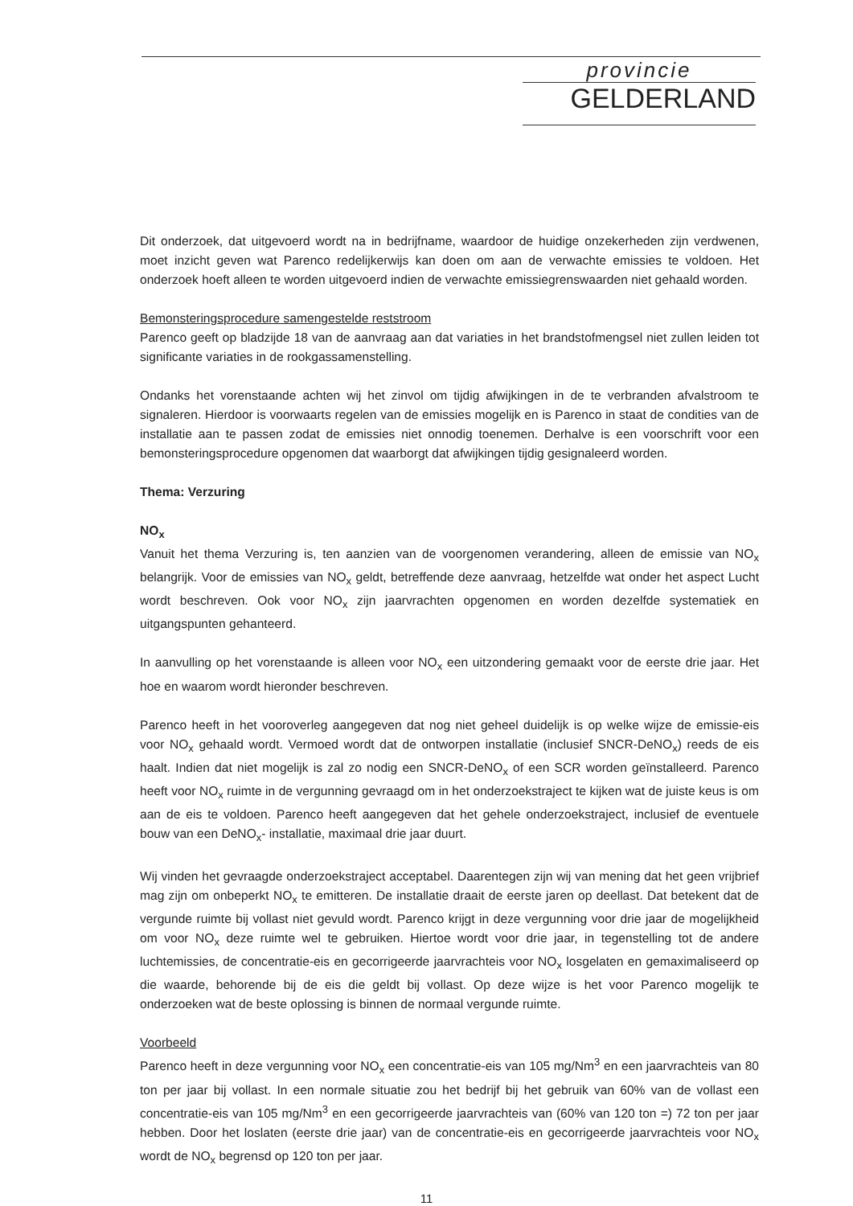provincie
GELDERLAND
Dit onderzoek, dat uitgevoerd wordt na in bedrijfname, waardoor de huidige onzekerheden zijn verdwenen, moet inzicht geven wat Parenco redelijkerwijs kan doen om aan de verwachte emissies te voldoen. Het onderzoek hoeft alleen te worden uitgevoerd indien de verwachte emissiegrenswaarden niet gehaald worden.
Bemonsteringsprocedure samengestelde reststroom
Parenco geeft op bladzijde 18 van de aanvraag aan dat variaties in het brandstofmengsel niet zullen leiden tot significante variaties in de rookgassamenstelling.
Ondanks het vorenstaande achten wij het zinvol om tijdig afwijkingen in de te verbranden afvalstroom te signaleren. Hierdoor is voorwaarts regelen van de emissies mogelijk en is Parenco in staat de condities van de installatie aan te passen zodat de emissies niet onnodig toenemen. Derhalve is een voorschrift voor een bemonsteringsprocedure opgenomen dat waarborgt dat afwijkingen tijdig gesignaleerd worden.
Thema: Verzuring
NO<sub>x</sub>
Vanuit het thema Verzuring is, ten aanzien van de voorgenomen verandering, alleen de emissie van NO<sub>x</sub> belangrijk. Voor de emissies van NO<sub>x</sub> geldt, betreffende deze aanvraag, hetzelfde wat onder het aspect Lucht wordt beschreven. Ook voor NO<sub>x</sub> zijn jaarvrachten opgenomen en worden dezelfde systematiek en uitgangspunten gehanteerd.
In aanvulling op het vorenstaande is alleen voor NO<sub>x</sub> een uitzondering gemaakt voor de eerste drie jaar. Het hoe en waarom wordt hieronder beschreven.
Parenco heeft in het vooroverleg aangegeven dat nog niet geheel duidelijk is op welke wijze de emissie-eis voor NO<sub>x</sub> gehaald wordt. Vermoed wordt dat de ontworpen installatie (inclusief SNCR-DeNO<sub>x</sub>) reeds de eis haalt. Indien dat niet mogelijk is zal zo nodig een SNCR-DeNO<sub>x</sub> of een SCR worden geïnstalleerd. Parenco heeft voor NO<sub>x</sub> ruimte in de vergunning gevraagd om in het onderzoekstraject te kijken wat de juiste keus is om aan de eis te voldoen. Parenco heeft aangegeven dat het gehele onderzoekstraject, inclusief de eventuele bouw van een DeNO<sub>x</sub>- installatie, maximaal drie jaar duurt.
Wij vinden het gevraagde onderzoekstraject acceptabel. Daarentegen zijn wij van mening dat het geen vrijbrief mag zijn om onbeperkt NO<sub>x</sub> te emitteren. De installatie draait de eerste jaren op deellast. Dat betekent dat de vergunde ruimte bij vollast niet gevuld wordt. Parenco krijgt in deze vergunning voor drie jaar de mogelijkheid om voor NO<sub>x</sub> deze ruimte wel te gebruiken. Hiertoe wordt voor drie jaar, in tegenstelling tot de andere luchtemissies, de concentratie-eis en gecorrigeerde jaarvrachteis voor NO<sub>x</sub> losgelaten en gemaximaliseerd op die waarde, behorende bij de eis die geldt bij vollast. Op deze wijze is het voor Parenco mogelijk te onderzoeken wat de beste oplossing is binnen de normaal vergunde ruimte.
Voorbeeld
Parenco heeft in deze vergunning voor NO<sub>x</sub> een concentratie-eis van 105 mg/Nm<sup>3</sup> en een jaarvrachteis van 80 ton per jaar bij vollast. In een normale situatie zou het bedrijf bij het gebruik van 60% van de vollast een concentratie-eis van 105 mg/Nm<sup>3</sup> en een gecorrigeerde jaarvrachteis van (60% van 120 ton =) 72 ton per jaar hebben. Door het loslaten (eerste drie jaar) van de concentratie-eis en gecorrigeerde jaarvrachteis voor NO<sub>x</sub> wordt de NO<sub>x</sub> begrensd op 120 ton per jaar.
11